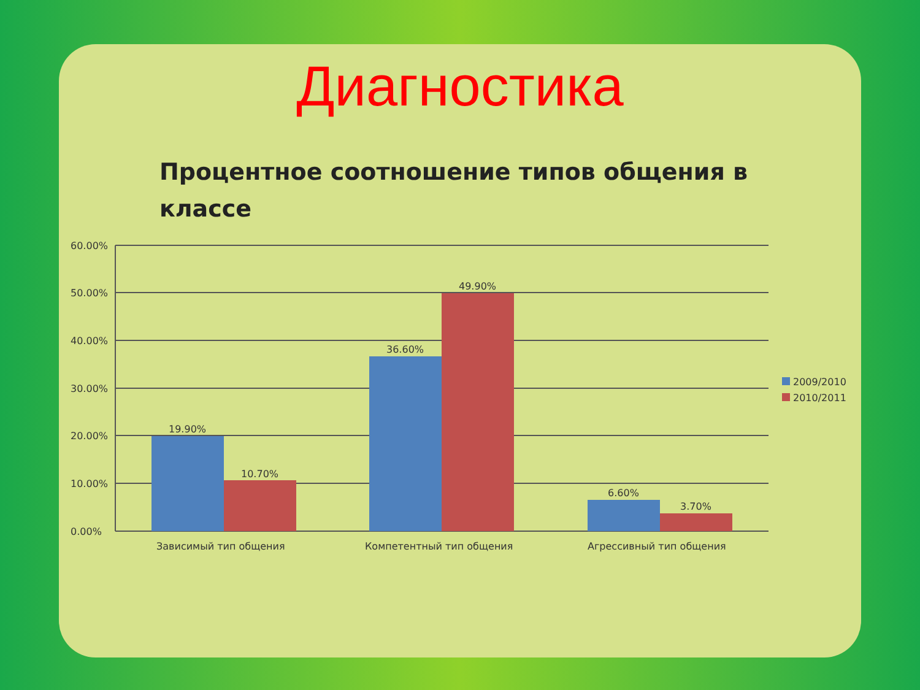Диагностика
Процентное соотношение типов общения в классе
60.00%
50.00%
40.00%
30.00%
20.00%
10.00%
0.00%
19.90%
10.70%
36.60%
49.90%
6.60%
3.70%
Зависимый тип общения
Компетентный тип общения
Агрессивный тип общения
2009/2010
2010/2011